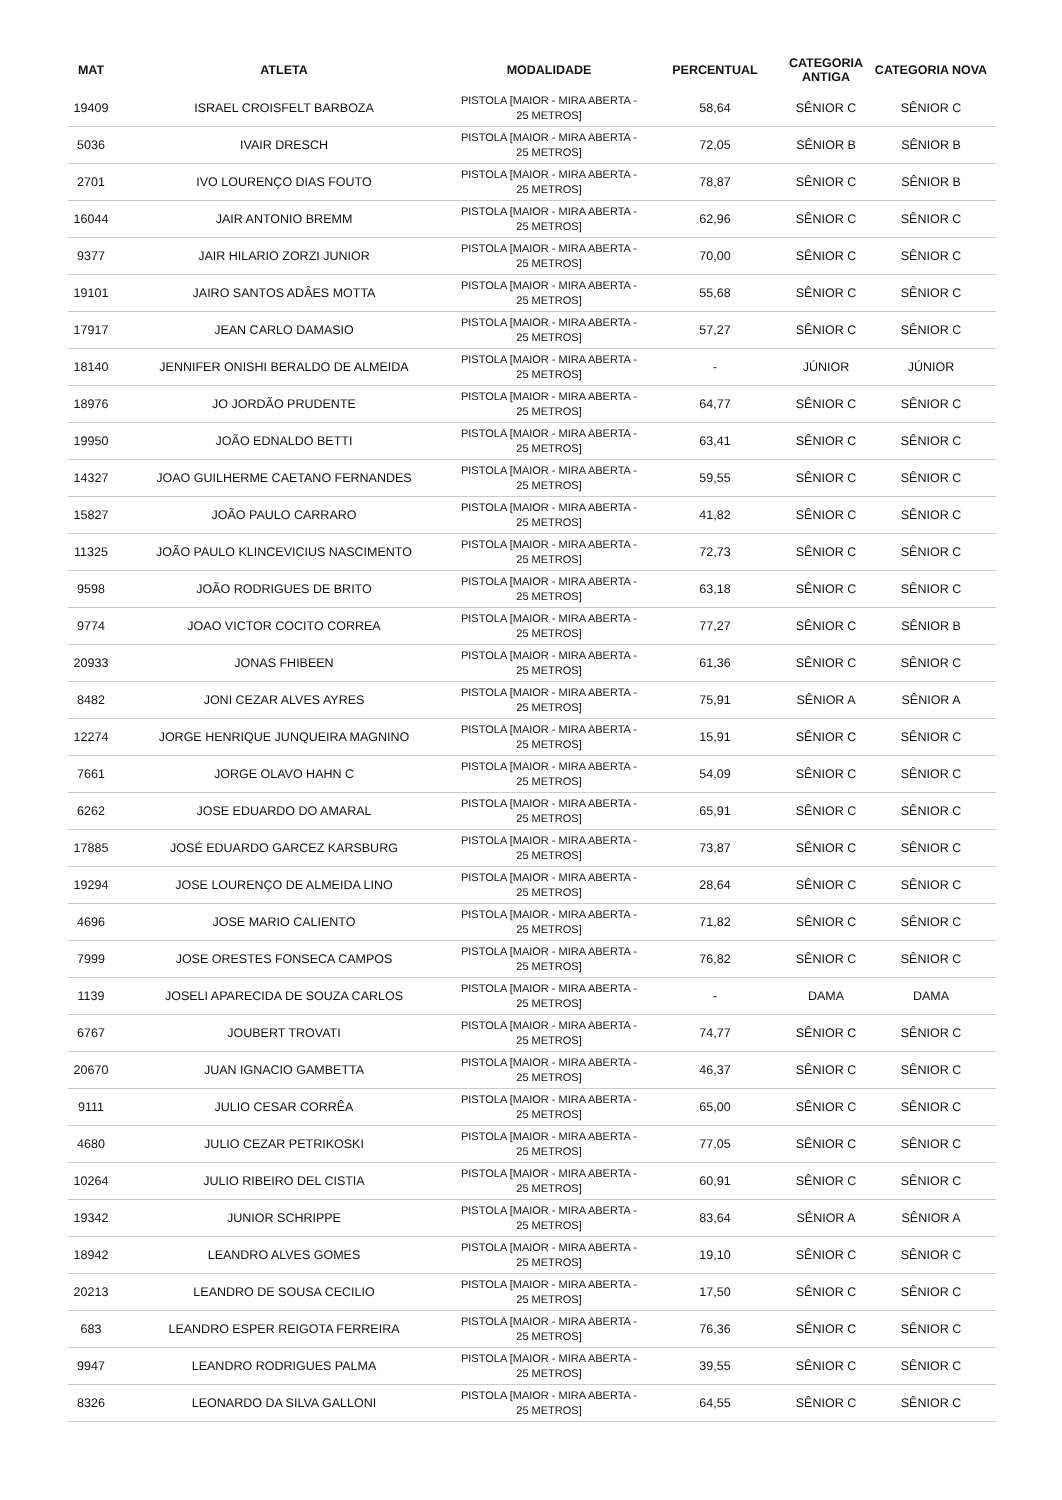| MAT | ATLETA | MODALIDADE | PERCENTUAL | CATEGORIA ANTIGA | CATEGORIA NOVA |
| --- | --- | --- | --- | --- | --- |
| 19409 | ISRAEL CROISFELT BARBOZA | PISTOLA [MAIOR - MIRA ABERTA - 25 METROS] | 58,64 | SÊNIOR C | SÊNIOR C |
| 5036 | IVAIR DRESCH | PISTOLA [MAIOR - MIRA ABERTA - 25 METROS] | 72,05 | SÊNIOR B | SÊNIOR B |
| 2701 | IVO LOURENÇO DIAS FOUTO | PISTOLA [MAIOR - MIRA ABERTA - 25 METROS] | 78,87 | SÊNIOR C | SÊNIOR B |
| 16044 | JAIR ANTONIO BREMM | PISTOLA [MAIOR - MIRA ABERTA - 25 METROS] | 62,96 | SÊNIOR C | SÊNIOR C |
| 9377 | JAIR HILARIO ZORZI JUNIOR | PISTOLA [MAIOR - MIRA ABERTA - 25 METROS] | 70,00 | SÊNIOR C | SÊNIOR C |
| 19101 | JAIRO SANTOS ADÂES MOTTA | PISTOLA [MAIOR - MIRA ABERTA - 25 METROS] | 55,68 | SÊNIOR C | SÊNIOR C |
| 17917 | JEAN CARLO DAMASIO | PISTOLA [MAIOR - MIRA ABERTA - 25 METROS] | 57,27 | SÊNIOR C | SÊNIOR C |
| 18140 | JENNIFER ONISHI BERALDO DE ALMEIDA | PISTOLA [MAIOR - MIRA ABERTA - 25 METROS] | - | JÚNIOR | JÚNIOR |
| 18976 | JO JORDÃO PRUDENTE | PISTOLA [MAIOR - MIRA ABERTA - 25 METROS] | 64,77 | SÊNIOR C | SÊNIOR C |
| 19950 | JOÃO EDNALDO BETTI | PISTOLA [MAIOR - MIRA ABERTA - 25 METROS] | 63,41 | SÊNIOR C | SÊNIOR C |
| 14327 | JOAO GUILHERME CAETANO FERNANDES | PISTOLA [MAIOR - MIRA ABERTA - 25 METROS] | 59,55 | SÊNIOR C | SÊNIOR C |
| 15827 | JOÃO PAULO CARRARO | PISTOLA [MAIOR - MIRA ABERTA - 25 METROS] | 41,82 | SÊNIOR C | SÊNIOR C |
| 11325 | JOÃO PAULO KLINCEVICIUS NASCIMENTO | PISTOLA [MAIOR - MIRA ABERTA - 25 METROS] | 72,73 | SÊNIOR C | SÊNIOR C |
| 9598 | JOÃO RODRIGUES DE BRITO | PISTOLA [MAIOR - MIRA ABERTA - 25 METROS] | 63,18 | SÊNIOR C | SÊNIOR C |
| 9774 | JOAO VICTOR COCITO CORREA | PISTOLA [MAIOR - MIRA ABERTA - 25 METROS] | 77,27 | SÊNIOR C | SÊNIOR B |
| 20933 | JONAS FHIBEEN | PISTOLA [MAIOR - MIRA ABERTA - 25 METROS] | 61,36 | SÊNIOR C | SÊNIOR C |
| 8482 | JONI CEZAR ALVES AYRES | PISTOLA [MAIOR - MIRA ABERTA - 25 METROS] | 75,91 | SÊNIOR A | SÊNIOR A |
| 12274 | JORGE HENRIQUE JUNQUEIRA MAGNINO | PISTOLA [MAIOR - MIRA ABERTA - 25 METROS] | 15,91 | SÊNIOR C | SÊNIOR C |
| 7661 | JORGE OLAVO HAHN C | PISTOLA [MAIOR - MIRA ABERTA - 25 METROS] | 54,09 | SÊNIOR C | SÊNIOR C |
| 6262 | JOSE EDUARDO DO AMARAL | PISTOLA [MAIOR - MIRA ABERTA - 25 METROS] | 65,91 | SÊNIOR C | SÊNIOR C |
| 17885 | JOSÉ EDUARDO GARCEZ KARSBURG | PISTOLA [MAIOR - MIRA ABERTA - 25 METROS] | 73,87 | SÊNIOR C | SÊNIOR C |
| 19294 | JOSE LOURENÇO DE ALMEIDA LINO | PISTOLA [MAIOR - MIRA ABERTA - 25 METROS] | 28,64 | SÊNIOR C | SÊNIOR C |
| 4696 | JOSE MARIO CALIENTO | PISTOLA [MAIOR - MIRA ABERTA - 25 METROS] | 71,82 | SÊNIOR C | SÊNIOR C |
| 7999 | JOSE ORESTES FONSECA CAMPOS | PISTOLA [MAIOR - MIRA ABERTA - 25 METROS] | 76,82 | SÊNIOR C | SÊNIOR C |
| 1139 | JOSELI APARECIDA DE SOUZA CARLOS | PISTOLA [MAIOR - MIRA ABERTA - 25 METROS] | - | DAMA | DAMA |
| 6767 | JOUBERT TROVATI | PISTOLA [MAIOR - MIRA ABERTA - 25 METROS] | 74,77 | SÊNIOR C | SÊNIOR C |
| 20670 | JUAN IGNACIO GAMBETTA | PISTOLA [MAIOR - MIRA ABERTA - 25 METROS] | 46,37 | SÊNIOR C | SÊNIOR C |
| 9111 | JULIO CESAR CORRÊA | PISTOLA [MAIOR - MIRA ABERTA - 25 METROS] | 65,00 | SÊNIOR C | SÊNIOR C |
| 4680 | JULIO CEZAR PETRIKOSKI | PISTOLA [MAIOR - MIRA ABERTA - 25 METROS] | 77,05 | SÊNIOR C | SÊNIOR C |
| 10264 | JULIO RIBEIRO DEL CISTIA | PISTOLA [MAIOR - MIRA ABERTA - 25 METROS] | 60,91 | SÊNIOR C | SÊNIOR C |
| 19342 | JUNIOR SCHRIPPE | PISTOLA [MAIOR - MIRA ABERTA - 25 METROS] | 83,64 | SÊNIOR A | SÊNIOR A |
| 18942 | LEANDRO ALVES GOMES | PISTOLA [MAIOR - MIRA ABERTA - 25 METROS] | 19,10 | SÊNIOR C | SÊNIOR C |
| 20213 | LEANDRO DE SOUSA CECILIO | PISTOLA [MAIOR - MIRA ABERTA - 25 METROS] | 17,50 | SÊNIOR C | SÊNIOR C |
| 683 | LEANDRO ESPER REIGOTA FERREIRA | PISTOLA [MAIOR - MIRA ABERTA - 25 METROS] | 76,36 | SÊNIOR C | SÊNIOR C |
| 9947 | LEANDRO RODRIGUES PALMA | PISTOLA [MAIOR - MIRA ABERTA - 25 METROS] | 39,55 | SÊNIOR C | SÊNIOR C |
| 8326 | LEONARDO DA SILVA GALLONI | PISTOLA [MAIOR - MIRA ABERTA - 25 METROS] | 64,55 | SÊNIOR C | SÊNIOR C |